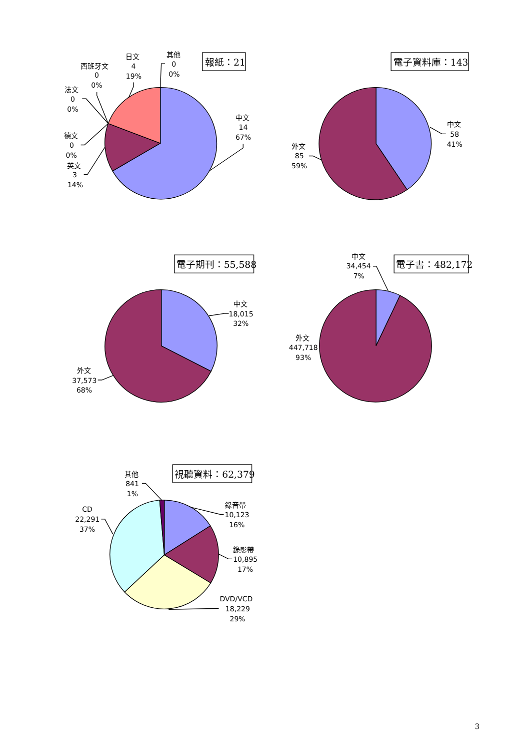報紙：21
中文
14
67%
其他
0
0%
日文
4
19%
西班牙文
0
0%
法文
0
0%
德文
0
0%
英文
3
14%
電子資料庫：143
中文
58
41%
外文
85
59%
電子期刊：55,588
中文
18,015
32%
外文
37,573
68%
電子書：482,172
中文
34,454
7%
外文
447,718
93%
視聽資料：62,379
錄音帶
10,123
16%
錄影帶
10,895
17%
DVD/VCD
18,229
29%
CD
22,291
37%
其他
841
1%
3